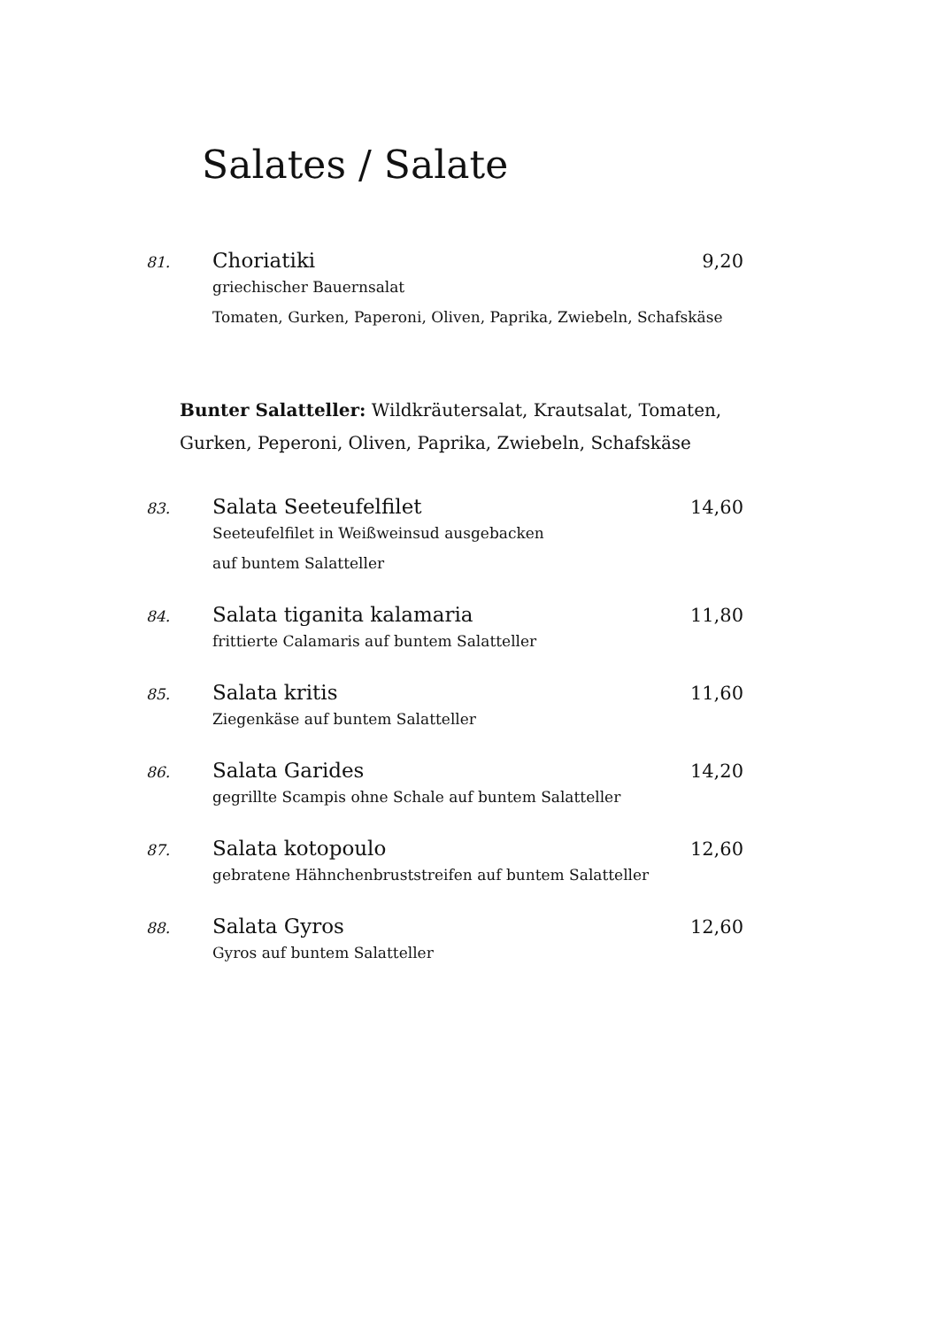Salates / Salate
81. Choriatiki 9,20
griechischer Bauernsalat
Tomaten, Gurken, Paperoni, Oliven, Paprika, Zwiebeln, Schafskäse
Bunter Salatteller: Wildkräutersalat, Krautsalat, Tomaten,
Gurken, Peperoni, Oliven, Paprika, Zwiebeln, Schafskäse
83. Salata Seeteufelfilet 14,60
Seeteufelfilet in Weißweinsud ausgebacken
auf buntem Salatteller
84. Salata tiganita kalamaria 11,80
frittierte Calamaris auf buntem Salatteller
85. Salata kritis 11,60
Ziegenkäse auf buntem Salatteller
86. Salata Garides 14,20
gegrillte Scampis ohne Schale auf buntem Salatteller
87. Salata kotopoulo 12,60
gebratene Hähnchenbruststreifen auf buntem Salatteller
88. Salata Gyros 12,60
Gyros auf buntem Salatteller